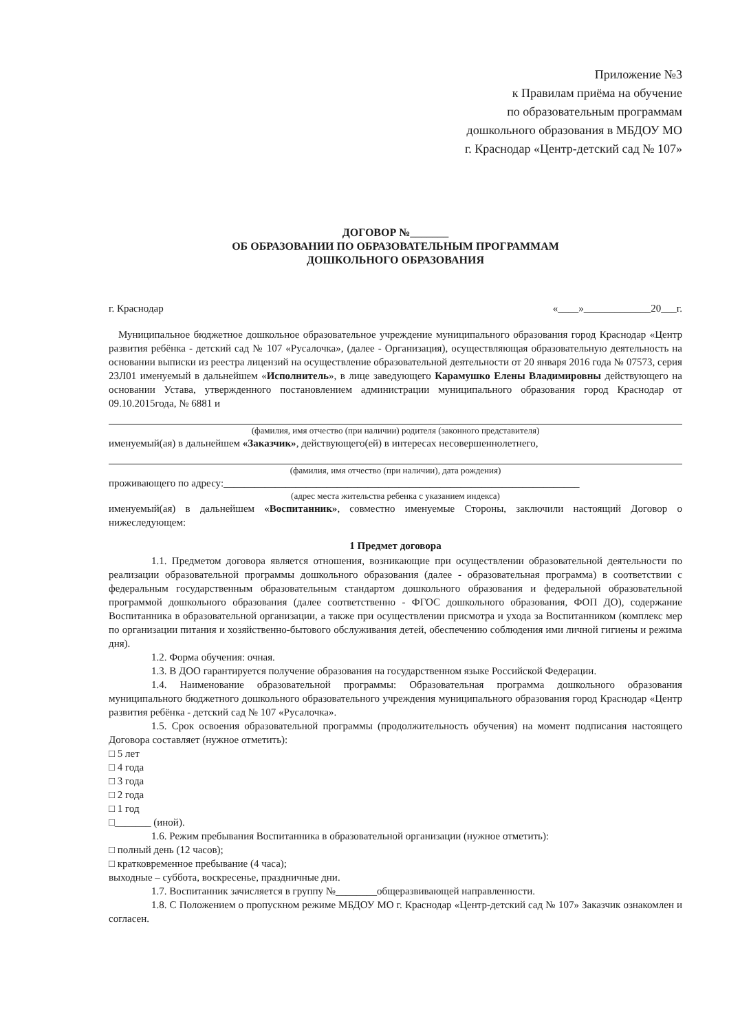Приложение №3
к Правилам приёма на обучение
по образовательным программам
дошкольного образования в МБДОУ МО
г. Краснодар «Центр-детский сад № 107»
ДОГОВОР №_______
ОБ ОБРАЗОВАНИИ ПО ОБРАЗОВАТЕЛЬНЫМ ПРОГРАММАМ
ДОШКОЛЬНОГО ОБРАЗОВАНИЯ
г. Краснодар «____»_____________20___г.
Муниципальное бюджетное дошкольное образовательное учреждение муниципального образования город Краснодар «Центр развития ребёнка - детский сад № 107 «Русалочка», (далее - Организация), осуществляющая образовательную деятельность на основании выписки из реестра лицензий на осуществление образовательной деятельности от 20 января 2016 года № 07573, серия 23Л01 именуемый в дальнейшем «Исполнитель», в лице заведующего Карамушко Елены Владимировны действующего на основании Устава, утвержденного постановлением администрации муниципального образования город Краснодар от 09.10.2015года, № 6881 и
(фамилия, имя отчество (при наличии) родителя (законного представителя)
именуемый(ая) в дальнейшем «Заказчик», действующего(ей) в интересах несовершеннолетнего,
(фамилия, имя отчество (при наличии), дата рождения)
проживающего по адресу:_____________________________________________________________________
(адрес места жительства ребенка с указанием индекса)
именуемый(ая) в дальнейшем «Воспитанник», совместно именуемые Стороны, заключили настоящий Договор о нижеследующем:
1 Предмет договора
1.1. Предметом договора является отношения, возникающие при осуществлении образовательной деятельности по реализации образовательной программы дошкольного образования (далее - образовательная программа) в соответствии с федеральным государственным образовательным стандартом дошкольного образования и федеральной образовательной программой дошкольного образования (далее соответственно - ФГОС дошкольного образования, ФОП ДО), содержание Воспитанника в образовательной организации, а также при осуществлении присмотра и ухода за Воспитанником (комплекс мер по организации питания и хозяйственно-бытового обслуживания детей, обеспечению соблюдения ими личной гигиены и режима дня).
1.2. Форма обучения: очная.
1.3. В ДОО гарантируется получение образования на государственном языке Российской Федерации.
1.4. Наименование образовательной программы: Образовательная программа дошкольного образования муниципального бюджетного дошкольного образовательного учреждения муниципального образования город Краснодар «Центр развития ребёнка - детский сад № 107 «Русалочка».
1.5. Срок освоения образовательной программы (продолжительность обучения) на момент подписания настоящего Договора составляет (нужное отметить):
□ 5 лет
□ 4 года
□ 3 года
□ 2 года
□ 1 год
□_______ (иной).
1.6. Режим пребывания Воспитанника в образовательной организации (нужное отметить):
□ полный день (12 часов);
□ кратковременное пребывание (4 часа);
выходные – суббота, воскресенье, праздничные дни.
1.7. Воспитанник зачисляется в группу №________общеразвивающей направленности.
1.8. С Положением о пропускном режиме МБДОУ МО г. Краснодар «Центр-детский сад № 107» Заказчик ознакомлен и согласен.